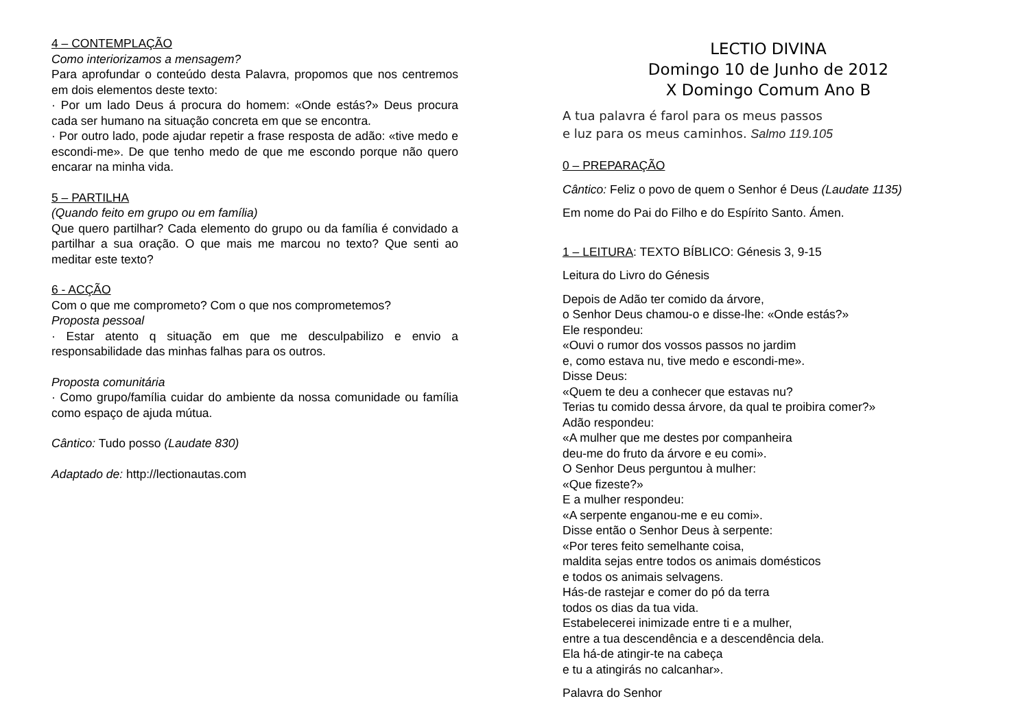4 – CONTEMPLAÇÃO
Como interiorizamos a mensagem?
Para aprofundar o conteúdo desta Palavra, propomos que nos centremos em dois elementos deste texto:
· Por um lado Deus á procura do homem: «Onde estás?» Deus procura cada ser humano na situação concreta em que se encontra.
· Por outro lado, pode ajudar repetir a frase resposta de adão: «tive medo e escondi-me». De que tenho medo de que me escondo porque não quero encarar na minha vida.
5 – PARTILHA
(Quando feito em grupo ou em família)
Que quero partilhar? Cada elemento do grupo ou da família é convidado a partilhar a sua oração. O que mais me marcou no texto? Que senti ao meditar este texto?
6 - ACÇÃO
Com o que me comprometo? Com o que nos comprometemos?
Proposta pessoal
· Estar atento q situação em que me desculpabilizo e envio a responsabilidade das minhas falhas para os outros.
Proposta comunitária
· Como grupo/família cuidar do ambiente da nossa comunidade ou família como espaço de ajuda mútua.
Cântico: Tudo posso (Laudate 830)
Adaptado de: http://lectionautas.com
LECTIO DIVINA
Domingo 10 de Junho de 2012
X Domingo Comum Ano B
A tua palavra é farol para os meus passos
e luz para os meus caminhos. Salmo 119.105
0 – PREPARAÇÃO
Cântico: Feliz o povo de quem o Senhor é Deus (Laudate 1135)
Em nome do Pai do Filho e do Espírito Santo. Ámen.
1 – LEITURA: TEXTO BÍBLICO: Génesis 3, 9-15
Leitura do Livro do Génesis
Depois de Adão ter comido da árvore,
o Senhor Deus chamou-o e disse-lhe: «Onde estás?»
Ele respondeu:
«Ouvi o rumor dos vossos passos no jardim
e, como estava nu, tive medo e escondi-me».
Disse Deus:
«Quem te deu a conhecer que estavas nu?
Terias tu comido dessa árvore, da qual te proibira comer?»
Adão respondeu:
«A mulher que me destes por companheira
deu-me do fruto da árvore e eu comi».
O Senhor Deus perguntou à mulher:
«Que fizeste?»
E a mulher respondeu:
«A serpente enganou-me e eu comi».
Disse então o Senhor Deus à serpente:
«Por teres feito semelhante coisa,
maldita sejas entre todos os animais domésticos
e todos os animais selvagens.
Hás-de rastejar e comer do pó da terra
todos os dias da tua vida.
Estabelecerei inimizade entre ti e a mulher,
entre a tua descendência e a descendência dela.
Ela há-de atingir-te na cabeça
e tu a atingirás no calcanhar».
Palavra do Senhor